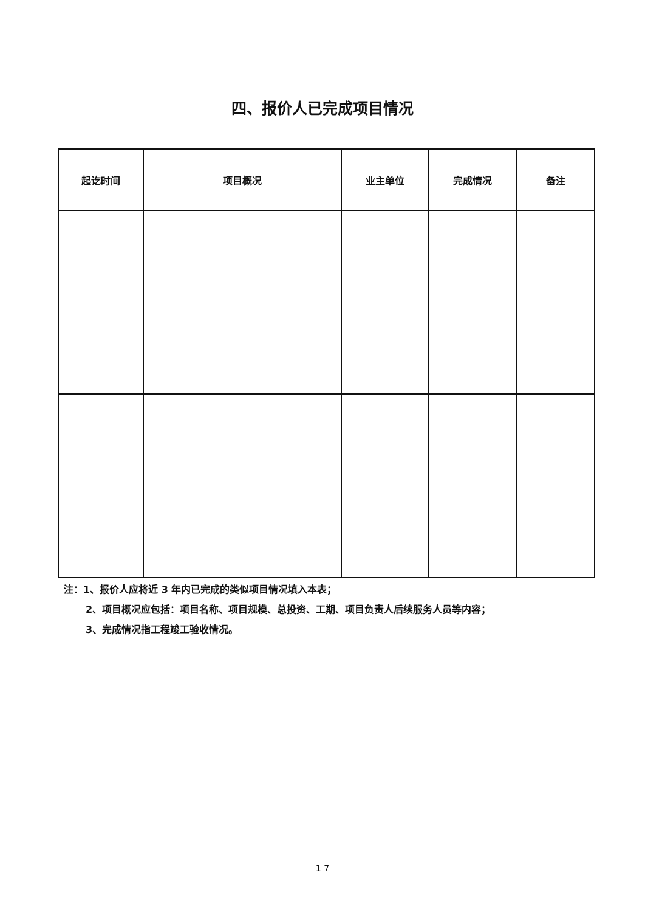四、报价人已完成项目情况
| 起讫时间 | 项目概况 | 业主单位 | 完成情况 | 备注 |
| --- | --- | --- | --- | --- |
注：1、报价人应将近 3 年内已完成的类似项目情况填入本表；
2、项目概况应包括：项目名称、项目规模、总投资、工期、项目负责人后续服务人员等内容；
3、完成情况指工程竣工验收情况。
1 7